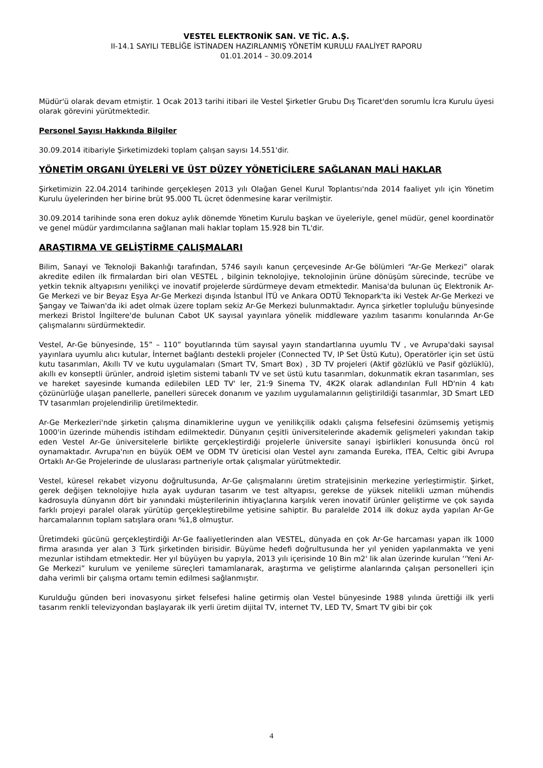VESTEL ELEKTRONİK SAN. VE TİC. A.Ş.
II-14.1 SAYILI TEBLİĞE İSTİNADEN HAZIRLANMIŞ YÖNETİM KURULU FAALİYET RAPORU
01.01.2014 – 30.09.2014
Müdür'ü olarak devam etmiştir. 1 Ocak 2013 tarihi itibari ile Vestel Şirketler Grubu Dış Ticaret'den sorumlu İcra Kurulu üyesi olarak görevini yürütmektedir.
Personel Sayısı Hakkında Bilgiler
30.09.2014 itibariyle Şirketimizdeki toplam çalışan sayısı 14.551'dir.
YÖNETİM ORGANI ÜYELERİ VE ÜST DÜZEY YÖNETİCİLERE SAĞLANAN MALİ HAKLAR
Şirketimizin 22.04.2014 tarihinde gerçekleşen 2013 yılı Olağan Genel Kurul Toplantısı'nda 2014 faaliyet yılı için Yönetim Kurulu üyelerinden her birine brüt 95.000 TL ücret ödenmesine karar verilmiştir.
30.09.2014 tarihinde sona eren dokuz aylık dönemde Yönetim Kurulu başkan ve üyeleriyle, genel müdür, genel koordinatör ve genel müdür yardımcılarına sağlanan mali haklar toplam 15.928 bin TL'dir.
ARAŞTIRMA VE GELİŞTİRME ÇALIŞMALARI
Bilim, Sanayi ve Teknoloji Bakanlığı tarafından, 5746 sayılı kanun çerçevesinde Ar-Ge bölümleri “Ar-Ge Merkezi” olarak akredite edilen ilk firmalardan biri olan VESTEL , bilginin teknolojiye, teknolojinin ürüne dönüşüm sürecinde, tecrübe ve yetkin teknik altyapısını yenilikçi ve inovatif projelerde sürdürmeye devam etmektedir. Manisa'da bulunan üç Elektronik Ar-Ge Merkezi ve bir Beyaz Eşya Ar-Ge Merkezi dışında İstanbul İTÜ ve Ankara ODTÜ Teknopark'ta iki Vestek Ar-Ge Merkezi ve Şangay ve Taiwan'da iki adet olmak üzere toplam sekiz Ar-Ge Merkezi bulunmaktadır. Ayrıca şirketler topluluğu bünyesinde merkezi Bristol İngiltere'de bulunan Cabot UK sayısal yayınlara yönelik middleware yazılım tasarımı konularında Ar-Ge çalışmalarını sürdürmektedir.
Vestel, Ar-Ge bünyesinde, 15” – 110” boyutlarında tüm sayısal yayın standartlarına uyumlu TV , ve Avrupa'daki sayısal yayınlara uyumlu alıcı kutular, İnternet bağlantı destekli projeler (Connected TV, IP Set Üstü Kutu), Operatörler için set üstü kutu tasarımları, Akıllı TV ve kutu uygulamaları (Smart TV, Smart Box) , 3D TV projeleri (Aktif gözlüklü ve Pasif gözlüklü), akıllı ev konseptli ürünler, android işletim sistemi tabanlı TV ve set üstü kutu tasarımları, dokunmatik ekran tasarımları, ses ve hareket sayesinde kumanda edilebilen LED TV' ler, 21:9 Sinema TV, 4K2K olarak adlandırılan Full HD'nin 4 katı çözünürlüğe ulaşan panellerle, panelleri sürecek donanım ve yazılım uygulamalarının geliştirildiği tasarımlar, 3D Smart LED TV tasarımları projelendirilip üretilmektedir.
Ar-Ge Merkezleri'nde şirketin çalışma dinamiklerine uygun ve yenilikçilik odaklı çalışma felsefesini özümsemiş yetişmiş 1000'in üzerinde mühendis istihdam edilmektedir. Dünyanın çeşitli üniversitelerinde akademik gelişmeleri yakından takip eden Vestel Ar-Ge üniversitelerle birlikte gerçekleştirdiği projelerle üniversite sanayi işbirlikleri konusunda öncü rol oynamaktadır. Avrupa'nın en büyük OEM ve ODM TV üreticisi olan Vestel aynı zamanda Eureka, ITEA, Celtic gibi Avrupa Ortaklı Ar-Ge Projelerinde de uluslarası partneriyle ortak çalışmalar yürütmektedir.
Vestel, küresel rekabet vizyonu doğrultusunda, Ar-Ge çalışmalarını üretim stratejisinin merkezine yerleştirmiştir. Şirket, gerek değişen teknolojiye hızla ayak uyduran tasarım ve test altyapısı, gerekse de yüksek nitelikli uzman mühendis kadrosuyla dünyanın dört bir yanındaki müşterilerinin ihtiyaçlarına karşılık veren inovatif ürünler geliştirme ve çok sayıda farklı projeyi paralel olarak yürütüp gerçekleştirebilme yetisine sahiptir. Bu paralelde 2014 ilk dokuz ayda yapılan Ar-Ge harcamalarının toplam satışlara oranı %1,8 olmuştur.
Üretimdeki gücünü gerçekleştirdiği Ar-Ge faaliyetlerinden alan VESTEL, dünyada en çok Ar-Ge harcaması yapan ilk 1000 firma arasında yer alan 3 Türk şirketinden birisidir. Büyüme hedefi doğrultusunda her yıl yeniden yapılanmakta ve yeni mezunlar istihdam etmektedir. Her yıl büyüyen bu yapıyla, 2013 yılı içerisinde 10 Bin m2' lik alan üzerinde kurulan ‘'Yeni Ar-Ge Merkezi” kurulum ve yenileme süreçleri tamamlanarak, araştırma ve geliştirme alanlarında çalışan personelleri için daha verimli bir çalışma ortamı temin edilmesi sağlanmıştır.
Kurulduğu günden beri inovasyonu şirket felsefesi haline getirmiş olan Vestel bünyesinde 1988 yılında ürettiği ilk yerli tasarım renkli televizyondan başlayarak ilk yerli üretim dijital TV, internet TV, LED TV, Smart TV gibi bir çok
4